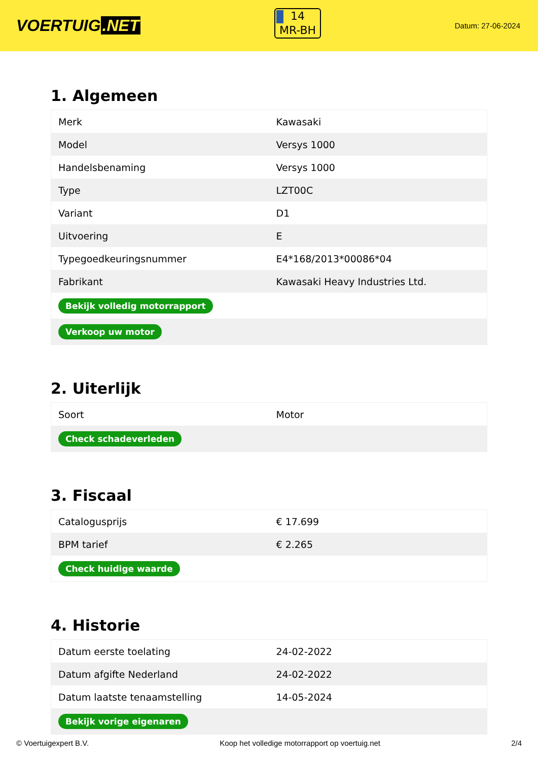VOERTUIG.NET
14
MR-BH
Datum: 27-06-2024
1. Algemeen
| Merk | Kawasaki |
| Model | Versys 1000 |
| Handelsbenaming | Versys 1000 |
| Type | LZT00C |
| Variant | D1 |
| Uitvoering | E |
| Typegoedkeuringsnummer | E4*168/2013*00086*04 |
| Fabrikant | Kawasaki Heavy Industries Ltd. |
| Bekijk volledig motorrapport | |
| Verkoop uw motor | |
2. Uiterlijk
| Soort | Motor |
| Check schadeverleden | |
3. Fiscaal
| Catalogusprijs | € 17.699 |
| BPM tarief | € 2.265 |
| Check huidige waarde | |
4. Historie
| Datum eerste toelating | 24-02-2022 |
| Datum afgifte Nederland | 24-02-2022 |
| Datum laatste tenaamstelling | 14-05-2024 |
| Bekijk vorige eigenaren | |
© Voertuigexpert B.V. Koop het volledige motorrapport op voertuig.net 2/4